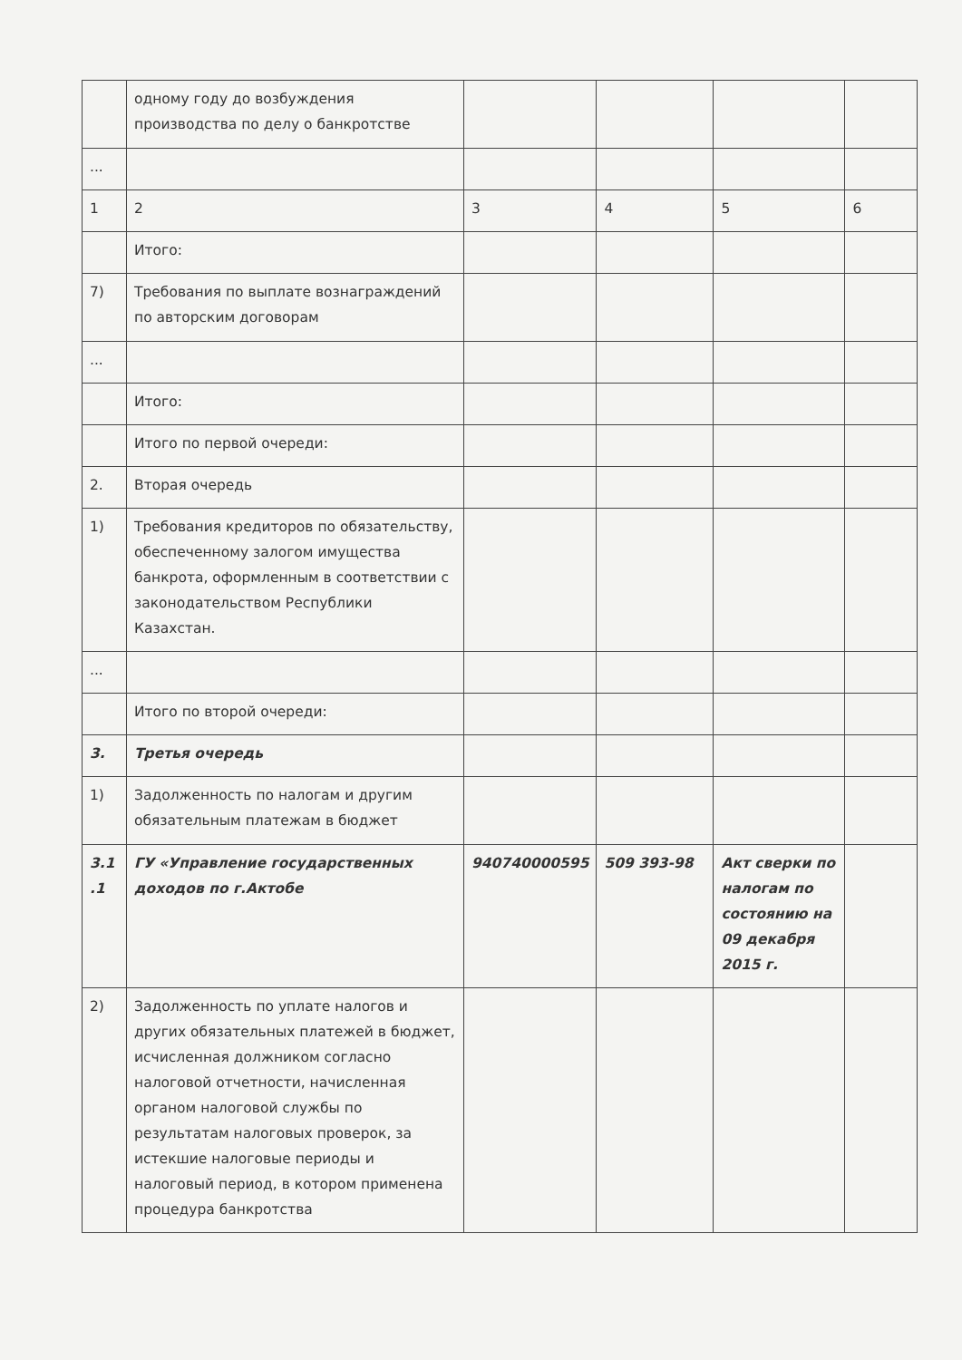| | одному году до возбуждения производства по делу о банкротстве | | | | |
| ... | | | | | |
| 1 | 2 | 3 | 4 | 5 | 6 |
| | Итого: | | | | |
| 7) | Требования по выплате вознаграждений по авторским договорам | | | | |
| ... | | | | | |
| | Итого: | | | | |
| | Итого по первой очереди: | | | | |
| 2. | Вторая очередь | | | | |
| 1) | Требования кредиторов по обязательству, обеспеченному залогом имущества банкрота, оформленным в соответствии с законодательством Республики Казахстан. | | | | |
| ... | | | | | |
| | Итого по второй очереди: | | | | |
| 3. | Третья очередь | | | | |
| 1) | Задолженность по налогам и другим обязательным платежам в бюджет | | | | |
| 3.1 .1 | ГУ «Управление государственных доходов по г.Актобе | 940740000595 | 509 393-98 | Акт сверки по налогам по состоянию на 09 декабря 2015 г. | |
| 2) | Задолженность по уплате налогов и других обязательных платежей в бюджет, исчисленная должником согласно налоговой отчетности, начисленная органом налоговой службы по результатам налоговых проверок, за истекшие налоговые периоды и налоговый период, в котором применена процедура банкротства | | | | |